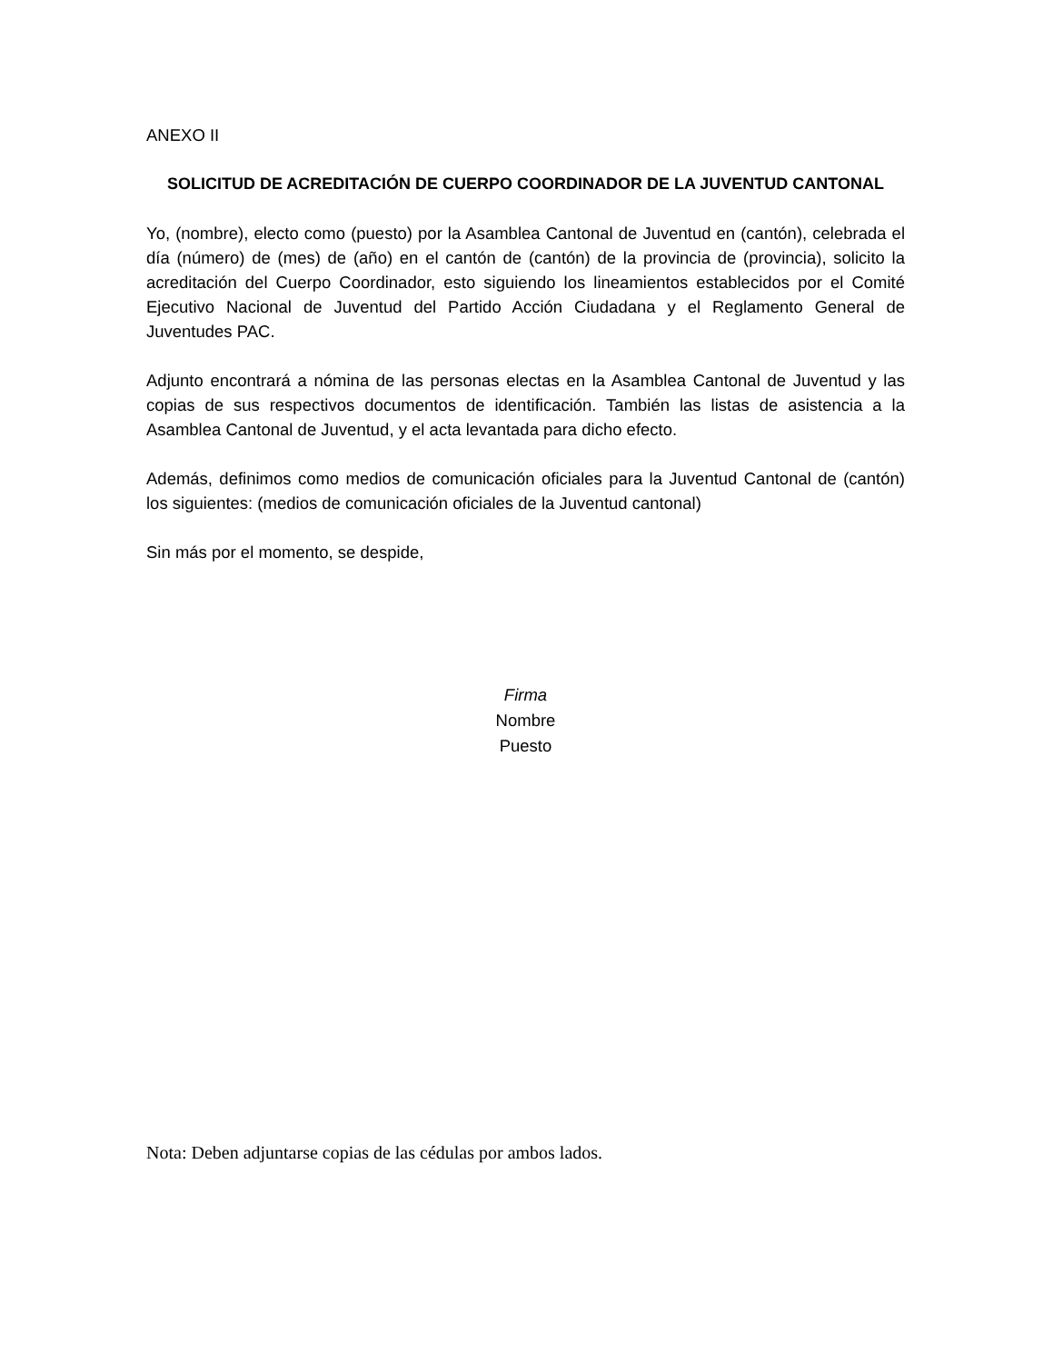ANEXO II
SOLICITUD DE ACREDITACIÓN DE CUERPO COORDINADOR DE LA JUVENTUD CANTONAL
Yo, (nombre), electo como (puesto) por la Asamblea Cantonal de Juventud en (cantón), celebrada el día (número) de (mes) de (año) en el cantón de (cantón) de la provincia de (provincia), solicito la acreditación del Cuerpo Coordinador, esto siguiendo los lineamientos establecidos por el Comité Ejecutivo Nacional de Juventud del Partido Acción Ciudadana y el Reglamento General de Juventudes PAC.
Adjunto encontrará a nómina de las personas electas en la Asamblea Cantonal de Juventud y las copias de sus respectivos documentos de identificación. También las listas de asistencia a la Asamblea Cantonal de Juventud, y el acta levantada para dicho efecto.
Además, definimos como medios de comunicación oficiales para la Juventud Cantonal de (cantón) los siguientes: (medios de comunicación oficiales de la Juventud cantonal)
Sin más por el momento, se despide,
Firma
Nombre
Puesto
Nota: Deben adjuntarse copias de las cédulas por ambos lados.